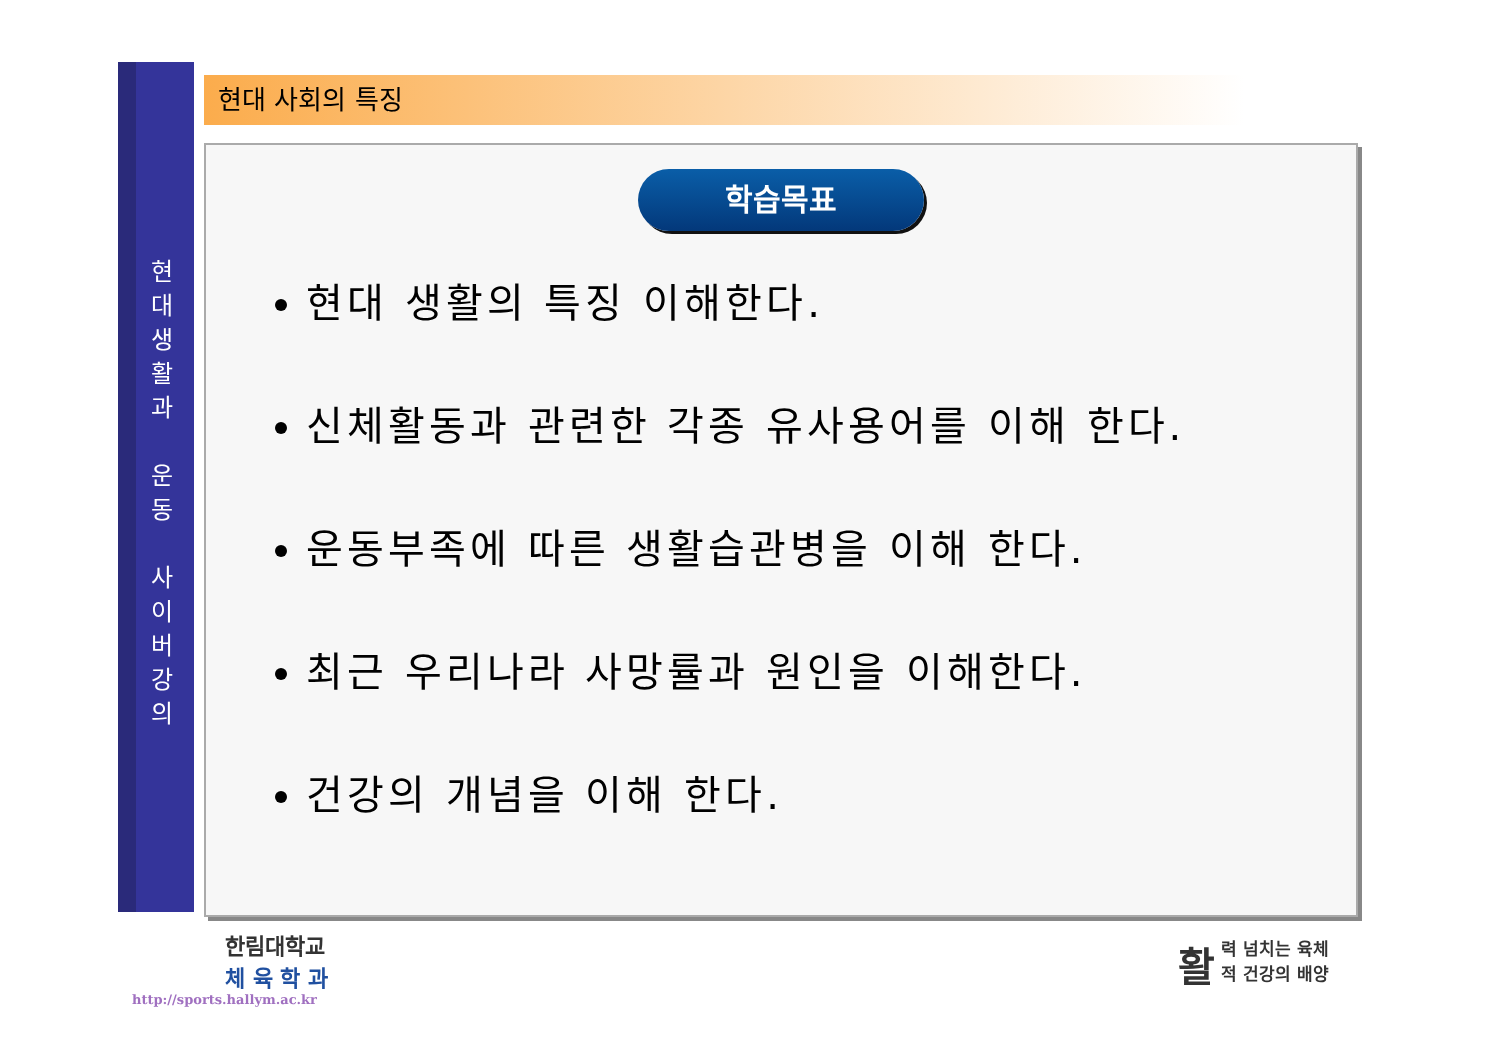현
대
생
활
과
운
동
사
이
버
강
의
현대 사회의 특징
학습목표
현대 생활의 특징 이해한다.
신체활동과 관련한 각종 유사용어를 이해 한다.
운동부족에 따른 생활습관병을 이해 한다.
최근 우리나라 사망률과 원인을 이해한다.
건강의 개념을 이해 한다.
한림대학교
체 육 학 과
http://sports.hallym.ac.kr
활력 넘치는 육체
적 건강의 배양